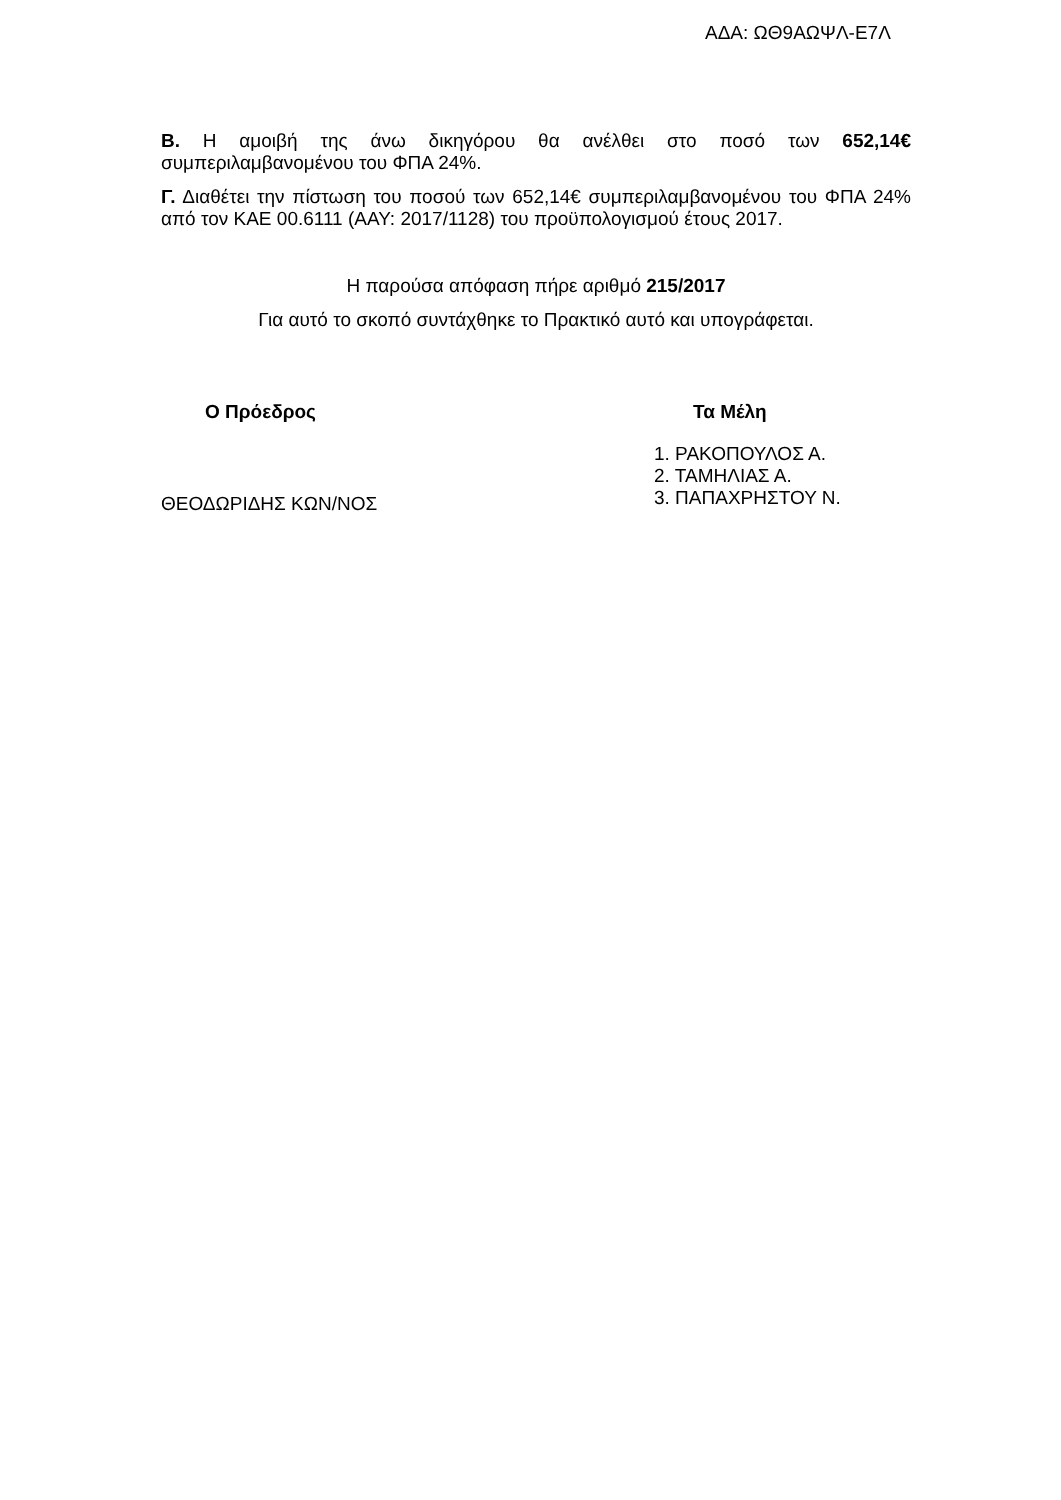ΑΔΑ: ΩΘ9ΑΩΨΛ-Ε7Λ
Β. Η αμοιβή της άνω δικηγόρου θα ανέλθει στο ποσό των 652,14€ συμπεριλαμβανομένου του ΦΠΑ 24%.
Γ. Διαθέτει την πίστωση του ποσού των 652,14€ συμπεριλαμβανομένου του ΦΠΑ 24% από τον ΚΑΕ 00.6111 (ΑΑΥ: 2017/1128) του προϋπολογισμού έτους 2017.
Η παρούσα απόφαση πήρε αριθμό 215/2017
Για αυτό το σκοπό συντάχθηκε το Πρακτικό αυτό και υπογράφεται.
Ο Πρόεδρος
ΘΕΟΔΩΡΙΔΗΣ ΚΩΝ/ΝΟΣ
Τα Μέλη
1. ΡΑΚΟΠΟΥΛΟΣ Α.
2. ΤΑΜΗΛΙΑΣ Α.
3. ΠΑΠΑΧΡΗΣΤΟΥ Ν.